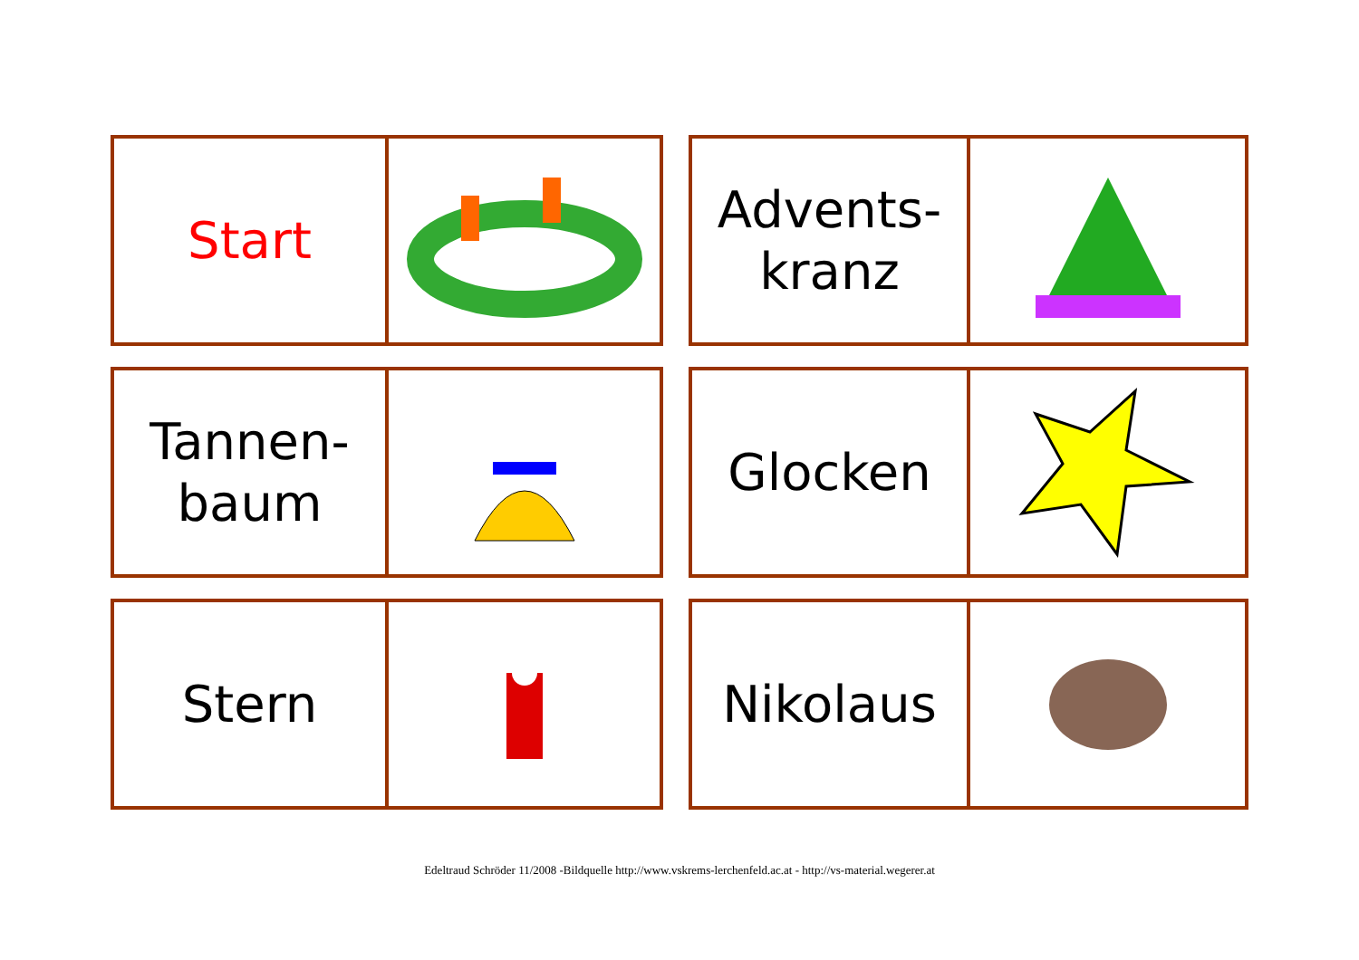Start
Advents-
kranz
Tannen-
baum
Glocken
Stern
Nikolaus
Edeltraud Schröder 11/2008 -Bildquelle http://www.vskrems-lerchenfeld.ac.at - http://vs-material.wegerer.at